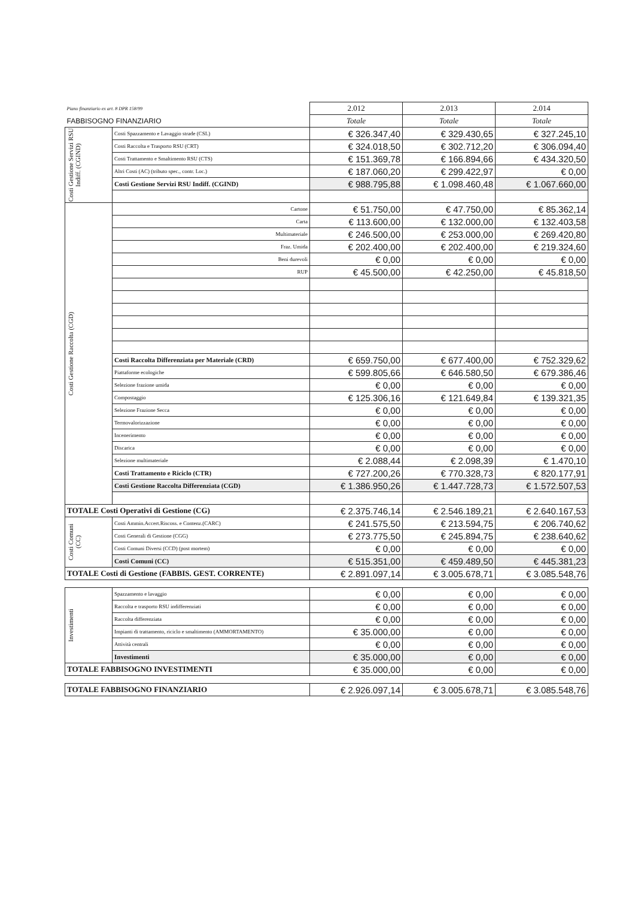| Piano finanziario ex art. 8 DPR 158/99 | | 2.012 | 2.013 | 2.014 |
| FABBISOGNO FINANZIARIO | | Totale | Totale | Totale |
| Costi Gestione Servizi RSU Indiff. (CGIND) | Costi Spazzamento e Lavaggio strade (CSL) | € 326.347,40 | € 329.430,65 | € 327.245,10 |
| | Costi Raccolta e Trasporto RSU (CRT) | € 324.018,50 | € 302.712,20 | € 306.094,40 |
| | Costi Trattamento e Smaltimento RSU (CTS) | € 151.369,78 | € 166.894,66 | € 434.320,50 |
| | Altri Costi (AC) (tributo spec., contr. Loc.) | € 187.060,20 | € 299.422,97 | € 0,00 |
| | Costi Gestione Servizi RSU Indiff. (CGIND) | € 988.795,88 | € 1.098.460,48 | € 1.067.660,00 |
| Costi Gestione Raccolta (CGD) | Cartone | € 51.750,00 | € 47.750,00 | € 85.362,14 |
| | Carta | € 113.600,00 | € 132.000,00 | € 132.403,58 |
| | Multimateriale | € 246.500,00 | € 253.000,00 | € 269.420,80 |
| | Fraz. Umida | € 202.400,00 | € 202.400,00 | € 219.324,60 |
| | Beni durevoli | € 0,00 | € 0,00 | € 0,00 |
| | RUP | € 45.500,00 | € 42.250,00 | € 45.818,50 |
| | Costi Raccolta Differenziata per Materiale (CRD) | € 659.750,00 | € 677.400,00 | € 752.329,62 |
| | Piattaforme ecologiche | € 599.805,66 | € 646.580,50 | € 679.386,46 |
| | Selezione frazione umida | € 0,00 | € 0,00 | € 0,00 |
| | Compostaggio | € 125.306,16 | € 121.649,84 | € 139.321,35 |
| | Selezione Frazione Secca | € 0,00 | € 0,00 | € 0,00 |
| | Termovalorizzazione | € 0,00 | € 0,00 | € 0,00 |
| | Incenerimento | € 0,00 | € 0,00 | € 0,00 |
| | Discarica | € 0,00 | € 0,00 | € 0,00 |
| | Selezione multimateriale | € 2.088,44 | € 2.098,39 | € 1.470,10 |
| | Costi Trattamento e Riciclo (CTR) | € 727.200,26 | € 770.328,73 | € 820.177,91 |
| | Costi Gestione Raccolta Differenziata (CGD) | € 1.386.950,26 | € 1.447.728,73 | € 1.572.507,53 |
| TOTALE Costi Operativi di Gestione (CG) | | € 2.375.746,14 | € 2.546.189,21 | € 2.640.167,53 |
| Costi Comuni (CC) | Costi Ammin.Accert.Riscoss. e Contenz.(CARC) | € 241.575,50 | € 213.594,75 | € 206.740,62 |
| | Costi Generali di Gestione (CGG) | € 273.775,50 | € 245.894,75 | € 238.640,62 |
| | Costi Comuni Diversi (CCD) (post mortem) | € 0,00 | € 0,00 | € 0,00 |
| | Costi Comuni (CC) | € 515.351,00 | € 459.489,50 | € 445.381,23 |
| TOTALE Costi di Gestione (FABBIS. GEST. CORRENTE) | | € 2.891.097,14 | € 3.005.678,71 | € 3.085.548,76 |
| Investimenti | Spazzamento e lavaggio | € 0,00 | € 0,00 | € 0,00 |
| | Raccolta e trasporto RSU indifferenziati | € 0,00 | € 0,00 | € 0,00 |
| | Raccolta differenziata | € 0,00 | € 0,00 | € 0,00 |
| | Impianti di trattamento, riciclo e smaltimento (AMMORTAMENTO) | € 35.000,00 | € 0,00 | € 0,00 |
| | Attività centrali | € 0,00 | € 0,00 | € 0,00 |
| | Investimenti | € 35.000,00 | € 0,00 | € 0,00 |
| TOTALE FABBISOGNO INVESTIMENTI | | € 35.000,00 | € 0,00 | € 0,00 |
| TOTALE FABBISOGNO FINANZIARIO | | € 2.926.097,14 | € 3.005.678,71 | € 3.085.548,76 |